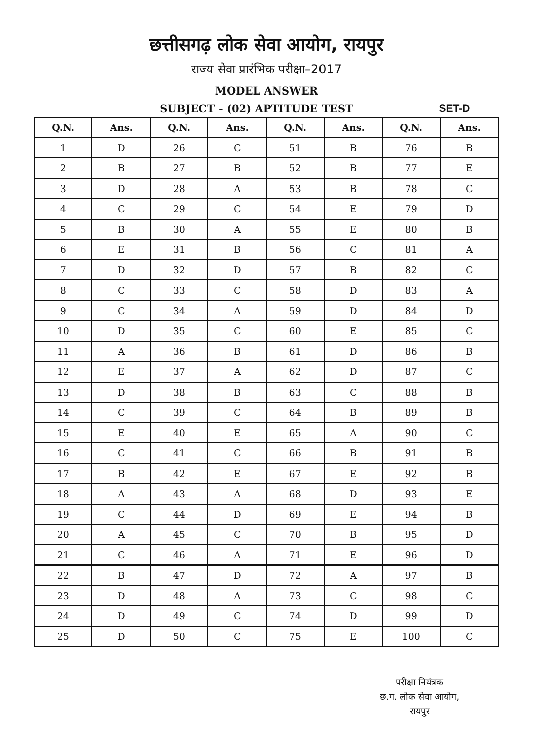छत्तीसगढ़ लोक सेवा आयोग, रायपुर
राज्य सेवा प्रारंभिक परीक्षा–2017
MODEL ANSWER
SUBJECT - (02) APTITUDE TEST SET-D
| Q.N. | Ans. | Q.N. | Ans. | Q.N. | Ans. | Q.N. | Ans. |
| --- | --- | --- | --- | --- | --- | --- | --- |
| 1 | D | 26 | C | 51 | B | 76 | B |
| 2 | B | 27 | B | 52 | B | 77 | E |
| 3 | D | 28 | A | 53 | B | 78 | C |
| 4 | C | 29 | C | 54 | E | 79 | D |
| 5 | B | 30 | A | 55 | E | 80 | B |
| 6 | E | 31 | B | 56 | C | 81 | A |
| 7 | D | 32 | D | 57 | B | 82 | C |
| 8 | C | 33 | C | 58 | D | 83 | A |
| 9 | C | 34 | A | 59 | D | 84 | D |
| 10 | D | 35 | C | 60 | E | 85 | C |
| 11 | A | 36 | B | 61 | D | 86 | B |
| 12 | E | 37 | A | 62 | D | 87 | C |
| 13 | D | 38 | B | 63 | C | 88 | B |
| 14 | C | 39 | C | 64 | B | 89 | B |
| 15 | E | 40 | E | 65 | A | 90 | C |
| 16 | C | 41 | C | 66 | B | 91 | B |
| 17 | B | 42 | E | 67 | E | 92 | B |
| 18 | A | 43 | A | 68 | D | 93 | E |
| 19 | C | 44 | D | 69 | E | 94 | B |
| 20 | A | 45 | C | 70 | B | 95 | D |
| 21 | C | 46 | A | 71 | E | 96 | D |
| 22 | B | 47 | D | 72 | A | 97 | B |
| 23 | D | 48 | A | 73 | C | 98 | C |
| 24 | D | 49 | C | 74 | D | 99 | D |
| 25 | D | 50 | C | 75 | E | 100 | C |
परीक्षा नियंत्रक
छ.ग. लोक सेवा आयोग,
रायपुर